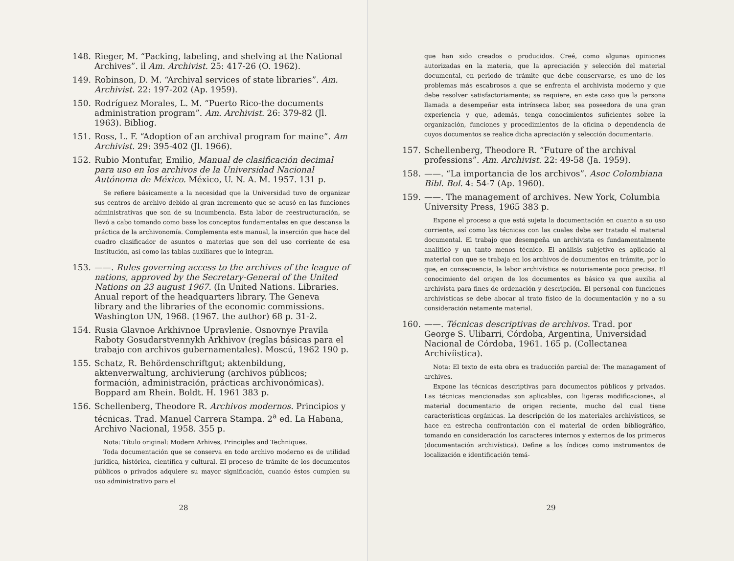148. Rieger, M. “Packing, labeling, and shelving at the National Archives”. il Am. Archivist. 25: 417-26 (O. 1962).
149. Robinson, D. M. “Archival services of state libraries”. Am. Archivist. 22: 197-202 (Ap. 1959).
150. Rodríguez Morales, L. M. “Puerto Rico-the documents administration program”. Am. Archivist. 26: 379-82 (Jl. 1963). Bibliog.
151. Ross, L. F. “Adoption of an archival program for maine”. Am Archivist. 29: 395-402 (Jl. 1966).
152. Rubio Montufar, Emilio, Manual de clasificación decimal para uso en los archivos de la Universidad Nacional Autónoma de México. México, U. N. A. M. 1957. 131 p.
Se refiere básicamente a la necesidad que la Universidad tuvo de organizar sus centros de archivo debido al gran incremento que se acusó en las funciones administrativas que son de su incumbencia. Esta labor de reestructuración, se llevó a cabo tomando como base los conceptos fundamentales en que descansa la práctica de la archivonomía. Complementa este manual, la inserción que hace del cuadro clasificador de asuntos o materias que son del uso corriente de esa Institución, así como las tablas auxiliares que lo integran.
153. ——. Rules governing access to the archives of the league of nations, approved by the Secretary-General of the United Nations on 23 august 1967. (In United Nations. Libraries. Anual report of the headquarters library. The Geneva library and the libraries of the economic commissions. Washington UN, 1968. (1967. the author) 68 p. 31-2.
154. Rusia Glavnoe Arkhivnoe Upravlenie. Osnovnye Pravila Raboty Gosudarstvennykh Arkhivov (reglas básicas para el trabajo con archivos gubernamentales). Moscú, 1962 190 p.
155. Schatz, R. Behördenschriftgut; aktenbildung, aktenverwaltung, archivierung (archivos públicos; formación, administración, prácticas archivonómicas). Boppard am Rhein. Boldt. H. 1961 383 p.
156. Schellenberg, Theodore R. Archivos modernos. Principios y técnicas. Trad. Manuel Carrera Stampa. 2<sup>a</sup> ed. La Habana, Archivo Nacional, 1958. 355 p.
Nota: Título original: Modern Arhives, Principles and Techniques.
Toda documentación que se conserva en todo archivo moderno es de utilidad jurídica, histórica, científica y cultural. El proceso de trámite de los documentos públicos o privados adquiere su mayor significación, cuando éstos cumplen su uso administrativo para el
28
que han sido creados o producidos. Creé, como algunas opiniones autorizadas en la materia, que la apreciación y selección del material documental, en periodo de trámite que debe conservarse, es uno de los problemas más escabrosos a que se enfrenta el archivista moderno y que debe resolver satisfactoriamente; se requiere, en este caso que la persona llamada a desempeñar esta intrínseca labor, sea poseedora de una gran experiencia y que, además, tenga conocimientos suficientes sobre la organización, funciones y procedimientos de la oficina o dependencia de cuyos documentos se realice dicha apreciación y selección documentaria.
157. Schellenberg, Theodore R. “Future of the archival professions”. Am. Archivist. 22: 49-58 (Ja. 1959).
158. ——. “La importancia de los archivos”. Asoc Colombiana Bibl. Bol. 4: 54-7 (Ap. 1960).
159. ——. The management of archives. New York, Columbia University Press, 1965 383 p.
Expone el proceso a que está sujeta la documentación en cuanto a su uso corriente, así como las técnicas con las cuales debe ser tratado el material documental. El trabajo que desempeña un archivista es fundamentalmente analítico y un tanto menos técnico. El análisis subjetivo es aplicado al material con que se trabaja en los archivos de documentos en trámite, por lo que, en consecuencia, la labor archivística es notoriamente poco precisa. El conocimiento del origen de los documentos es básico ya que auxilia al archivista para fines de ordenación y descripción. El personal con funciones archivísticas se debe abocar al trato físico de la documentación y no a su consideración netamente material.
160. ——. Técnicas descriptivas de archivos. Trad. por George S. Ulibarri, Córdoba, Argentina, Universidad Nacional de Córdoba, 1961. 165 p. (Collectanea Archivíistica).
Nota: El texto de esta obra es traducción parcial de: The managament of archives.
Expone las técnicas descriptivas para documentos públicos y privados. Las técnicas mencionadas son aplicables, con ligeras modificaciones, al material documentario de origen reciente, mucho del cual tiene características orgánicas. La descripción de los materiales archivísticos, se hace en estrecha confrontación con el material de orden bibliográfico, tomando en consideración los caracteres internos y externos de los primeros (documentación archivística). Define a los índices como instrumentos de localización e identificación temá-
29